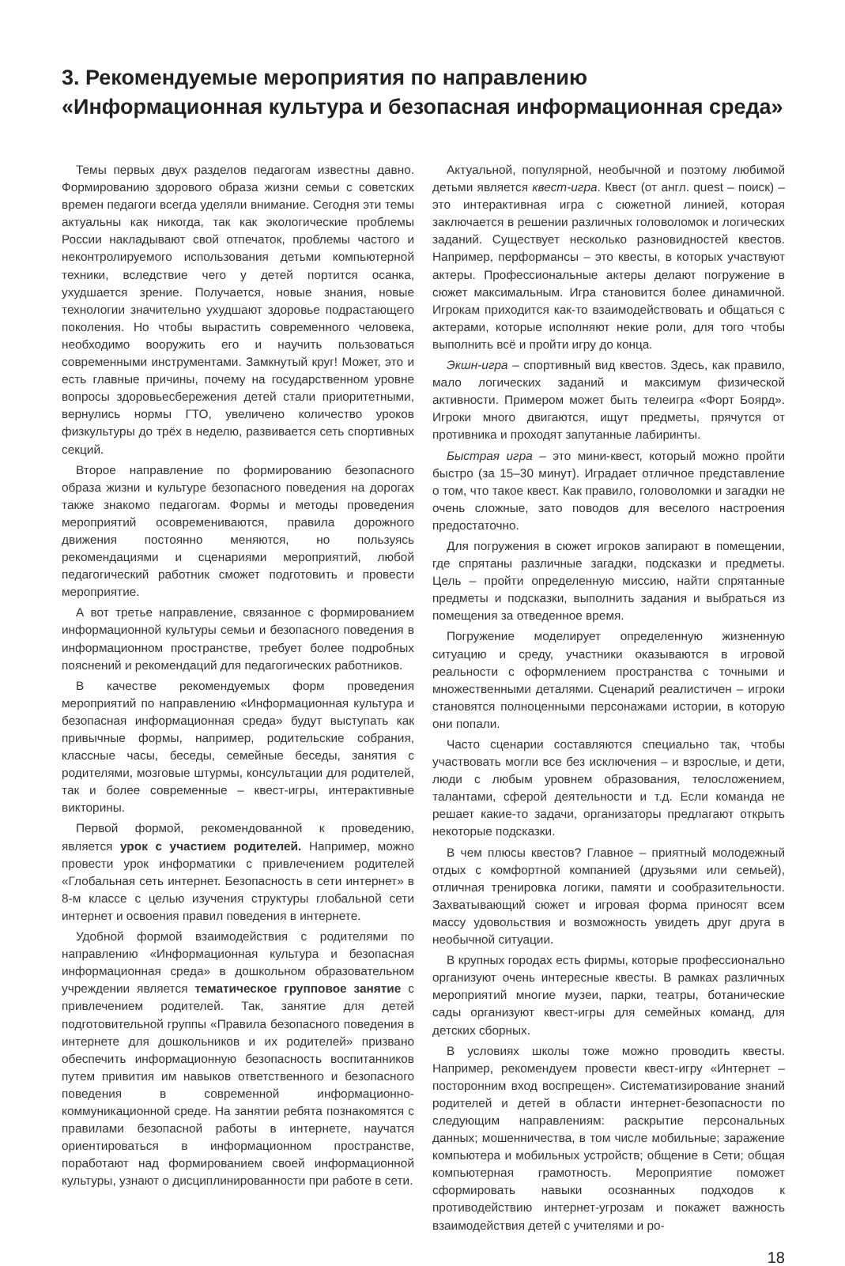3. Рекомендуемые мероприятия по направлению
«Информационная культура и безопасная информационная среда»
Темы первых двух разделов педагогам известны давно. Формированию здорового образа жизни семьи с советских времен педагоги всегда уделяли внимание. Сегодня эти темы актуальны как никогда, так как экологические проблемы России накладывают свой отпечаток, проблемы частого и неконтролируемого использования детьми компьютерной техники, вследствие чего у детей портится осанка, ухудшается зрение. Получается, новые знания, новые технологии значительно ухудшают здоровье подрастающего поколения. Но чтобы вырастить современного человека, необходимо вооружить его и научить пользоваться современными инструментами. Замкнутый круг! Может, это и есть главные причины, почему на государственном уровне вопросы здоровьесбережения детей стали приоритетными, вернулись нормы ГТО, увеличено количество уроков физкультуры до трёх в неделю, развивается сеть спортивных секций.
Второе направление по формированию безопасного образа жизни и культуре безопасного поведения на дорогах также знакомо педагогам. Формы и методы проведения мероприятий осовремениваются, правила дорожного движения постоянно меняются, но пользуясь рекомендациями и сценариями мероприятий, любой педагогический работник сможет подготовить и провести мероприятие.
А вот третье направление, связанное с формированием информационной культуры семьи и безопасного поведения в информационном пространстве, требует более подробных пояснений и рекомендаций для педагогических работников.
В качестве рекомендуемых форм проведения мероприятий по направлению «Информационная культура и безопасная информационная среда» будут выступать как привычные формы, например, родительские собрания, классные часы, беседы, семейные беседы, занятия с родителями, мозговые штурмы, консультации для родителей, так и более современные – квест-игры, интерактивные викторины.
Первой формой, рекомендованной к проведению, является урок с участием родителей. Например, можно провести урок информатики с привлечением родителей «Глобальная сеть интернет. Безопасность в сети интернет» в 8-м классе с целью изучения структуры глобальной сети интернет и освоения правил поведения в интернете.
Удобной формой взаимодействия с родителями по направлению «Информационная культура и безопасная информационная среда» в дошкольном образовательном учреждении является тематическое групповое занятие с привлечением родителей. Так, занятие для детей подготовительной группы «Правила безопасного поведения в интернете для дошкольников и их родителей» призвано обеспечить информационную безопасность воспитанников путем привития им навыков ответственного и безопасного поведения в современной информационно-коммуникационной среде. На занятии ребята познакомятся с правилами безопасной работы в интернете, научатся ориентироваться в информационном пространстве, поработают над формированием своей информационной культуры, узнают о дисциплинированности при работе в сети.
Актуальной, популярной, необычной и поэтому любимой детьми является квест-игра. Квест (от англ. quest – поиск) – это интерактивная игра с сюжетной линией, которая заключается в решении различных головоломок и логических заданий. Существует несколько разновидностей квестов. Например, перформансы – это квесты, в которых участвуют актеры. Профессиональные актеры делают погружение в сюжет максимальным. Игра становится более динамичной. Игрокам приходится как-то взаимодействовать и общаться с актерами, которые исполняют некие роли, для того чтобы выполнить всё и пройти игру до конца.
Экшн-игра – спортивный вид квестов. Здесь, как правило, мало логических заданий и максимум физической активности. Примером может быть телеигра «Форт Боярд». Игроки много двигаются, ищут предметы, прячутся от противника и проходят запутанные лабиринты.
Быстрая игра – это мини-квест, который можно пройти быстро (за 15–30 минут). Иградает отличное представление о том, что такое квест. Как правило, головоломки и загадки не очень сложные, зато поводов для веселого настроения предостаточно.
Для погружения в сюжет игроков запирают в помещении, где спрятаны различные загадки, подсказки и предметы. Цель – пройти определенную миссию, найти спрятанные предметы и подсказки, выполнить задания и выбраться из помещения за отведенное время.
Погружение моделирует определенную жизненную ситуацию и среду, участники оказываются в игровой реальности с оформлением пространства с точными и множественными деталями. Сценарий реалистичен – игроки становятся полноценными персонажами истории, в которую они попали.
Часто сценарии составляются специально так, чтобы участвовать могли все без исключения – и взрослые, и дети, люди с любым уровнем образования, телосложением, талантами, сферой деятельности и т.д. Если команда не решает какие-то задачи, организаторы предлагают открыть некоторые подсказки.
В чем плюсы квестов? Главное – приятный молодежный отдых с комфортной компанией (друзьями или семьей), отличная тренировка логики, памяти и сообразительности. Захватывающий сюжет и игровая форма приносят всем массу удовольствия и возможность увидеть друг друга в необычной ситуации.
В крупных городах есть фирмы, которые профессионально организуют очень интересные квесты. В рамках различных мероприятий многие музеи, парки, театры, ботанические сады организуют квест-игры для семейных команд, для детских сборных.
В условиях школы тоже можно проводить квесты. Например, рекомендуем провести квест-игру «Интернет – посторонним вход воспрещен». Систематизирование знаний родителей и детей в области интернет-безопасности по следующим направлениям: раскрытие персональных данных; мошенничества, в том числе мобильные; заражение компьютера и мобильных устройств; общение в Сети; общая компьютерная грамотность. Мероприятие поможет сформировать навыки осознанных подходов к противодействию интернет-угрозам и покажет важность взаимодействия детей с учителями и ро-
18